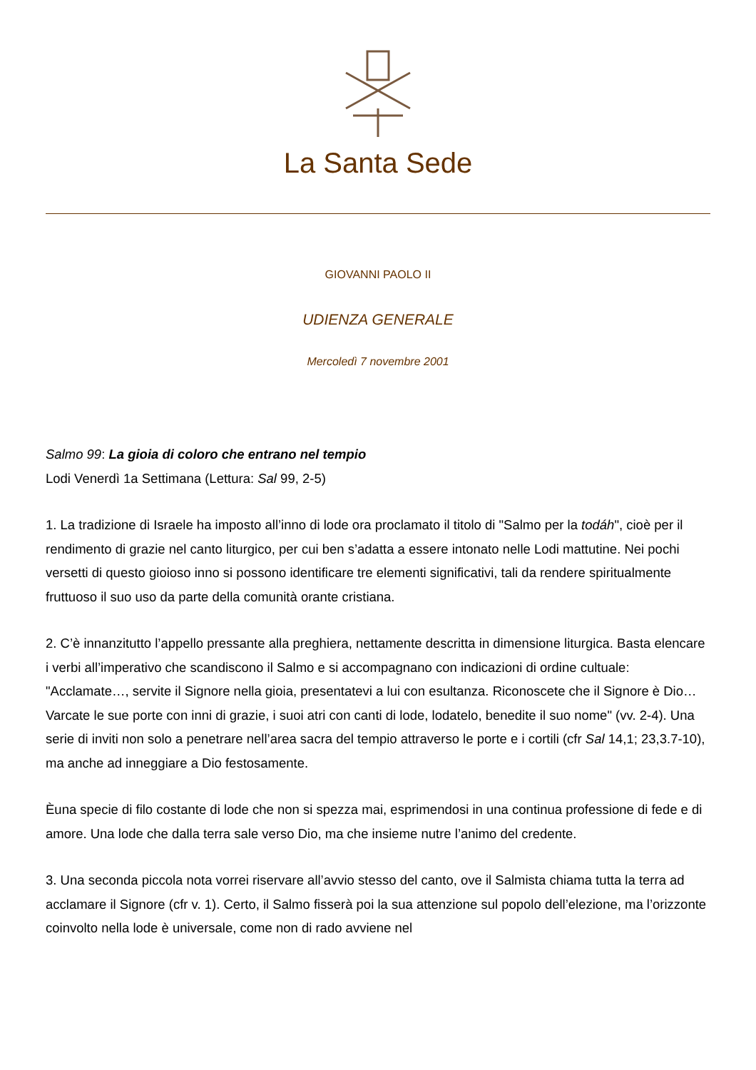La Santa Sede
GIOVANNI PAOLO II
UDIENZA GENERALE
Mercoledì 7 novembre 2001
Salmo 99: La gioia di coloro che entrano nel tempio
Lodi Venerdì 1a Settimana (Lettura: Sal 99, 2-5)
1. La tradizione di Israele ha imposto all’inno di lode ora proclamato il titolo di "Salmo per la todáh", cioè per il rendimento di grazie nel canto liturgico, per cui ben s’adatta a essere intonato nelle Lodi mattutine. Nei pochi versetti di questo gioioso inno si possono identificare tre elementi significativi, tali da rendere spiritualmente fruttuoso il suo uso da parte della comunità orante cristiana.
2. C’è innanzitutto l’appello pressante alla preghiera, nettamente descritta in dimensione liturgica. Basta elencare i verbi all’imperativo che scandiscono il Salmo e si accompagnano con indicazioni di ordine cultuale: "Acclamate…, servite il Signore nella gioia, presentatevi a lui con esultanza. Riconoscete che il Signore è Dio… Varcate le sue porte con inni di grazie, i suoi atri con canti di lode, lodatelo, benedite il suo nome" (vv. 2-4). Una serie di inviti non solo a penetrare nell’area sacra del tempio attraverso le porte e i cortili (cfr Sal 14,1; 23,3.7-10), ma anche ad inneggiare a Dio festosamente.
Èuna specie di filo costante di lode che non si spezza mai, esprimendosi in una continua professione di fede e di amore. Una lode che dalla terra sale verso Dio, ma che insieme nutre l’animo del credente.
3. Una seconda piccola nota vorrei riservare all’avvio stesso del canto, ove il Salmista chiama tutta la terra ad acclamare il Signore (cfr v. 1). Certo, il Salmo fisserà poi la sua attenzione sul popolo dell’elezione, ma l’orizzonte coinvolto nella lode è universale, come non di rado avviene nel